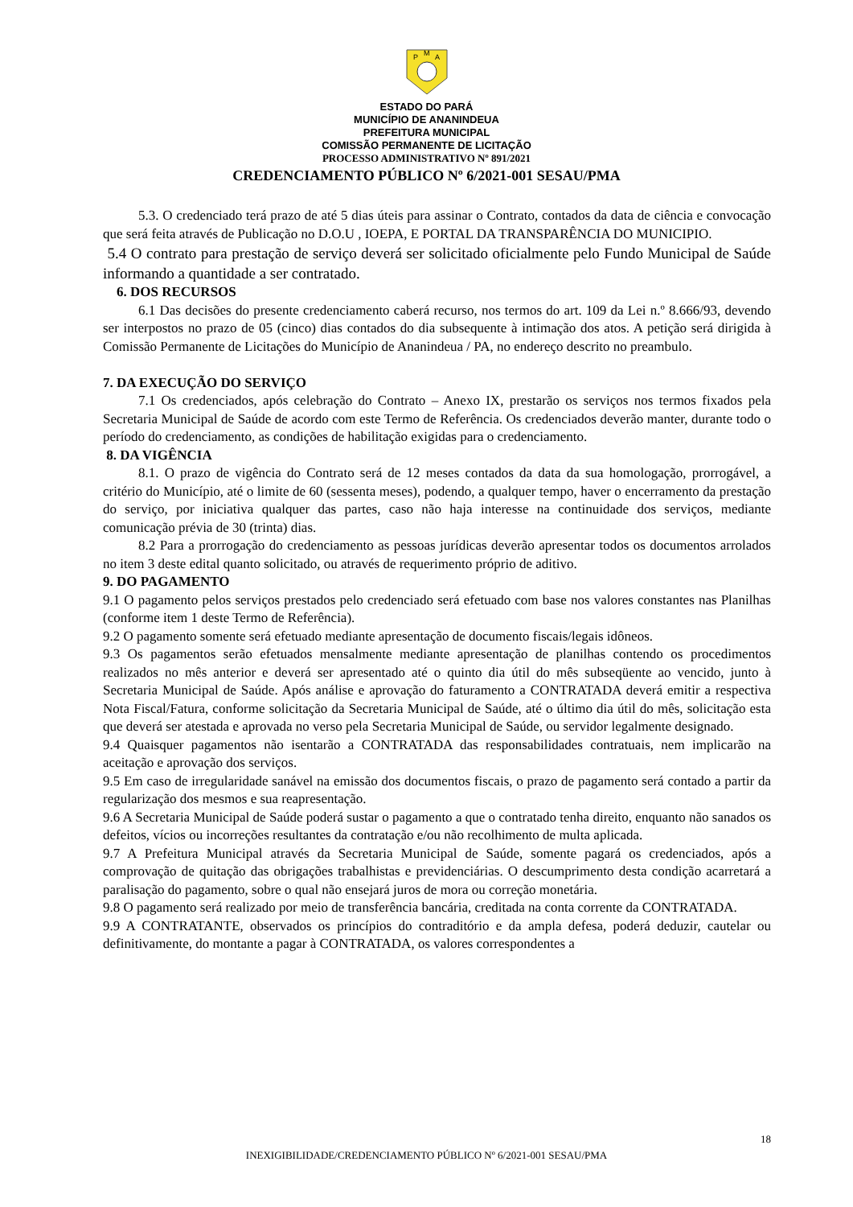P
M
A
ESTADO DO PARÁ
MUNICÍPIO DE ANANINDEUA
PREFEITURA MUNICIPAL
COMISSÃO PERMANENTE DE LICITAÇÃO
PROCESSO ADMINISTRATIVO Nº 891/2021
CREDENCIAMENTO PÚBLICO Nº 6/2021-001 SESAU/PMA
5.3. O credenciado terá prazo de até 5 dias úteis para assinar o Contrato, contados da data de ciência e convocação que será feita através de Publicação no D.O.U , IOEPA, E PORTAL DA TRANSPARÊNCIA DO MUNICIPIO.
5.4 O contrato para prestação de serviço deverá ser solicitado oficialmente pelo Fundo Municipal de Saúde informando a quantidade a ser contratado.
6. DOS RECURSOS
6.1 Das decisões do presente credenciamento caberá recurso, nos termos do art. 109 da Lei n.º 8.666/93, devendo ser interpostos no prazo de 05 (cinco) dias contados do dia subsequente à intimação dos atos. A petição será dirigida à Comissão Permanente de Licitações do Município de Ananindeua / PA, no endereço descrito no preambulo.
7. DA EXECUÇÃO DO SERVIÇO
7.1 Os credenciados, após celebração do Contrato – Anexo IX, prestarão os serviços nos termos fixados pela Secretaria Municipal de Saúde de acordo com este Termo de Referência. Os credenciados deverão manter, durante todo o período do credenciamento, as condições de habilitação exigidas para o credenciamento.
8. DA VIGÊNCIA
8.1. O prazo de vigência do Contrato será de 12 meses contados da data da sua homologação, prorrogável, a critério do Município, até o limite de 60 (sessenta meses), podendo, a qualquer tempo, haver o encerramento da prestação do serviço, por iniciativa qualquer das partes, caso não haja interesse na continuidade dos serviços, mediante comunicação prévia de 30 (trinta) dias.
8.2 Para a prorrogação do credenciamento as pessoas jurídicas deverão apresentar todos os documentos arrolados no item 3 deste edital quanto solicitado, ou através de requerimento próprio de aditivo.
9. DO PAGAMENTO
9.1 O pagamento pelos serviços prestados pelo credenciado será efetuado com base nos valores constantes nas Planilhas (conforme item 1 deste Termo de Referência).
9.2 O pagamento somente será efetuado mediante apresentação de documento fiscais/legais idôneos.
9.3 Os pagamentos serão efetuados mensalmente mediante apresentação de planilhas contendo os procedimentos realizados no mês anterior e deverá ser apresentado até o quinto dia útil do mês subseqüente ao vencido, junto à Secretaria Municipal de Saúde. Após análise e aprovação do faturamento a CONTRATADA deverá emitir a respectiva Nota Fiscal/Fatura, conforme solicitação da Secretaria Municipal de Saúde, até o último dia útil do mês, solicitação esta que deverá ser atestada e aprovada no verso pela Secretaria Municipal de Saúde, ou servidor legalmente designado.
9.4 Quaisquer pagamentos não isentarão a CONTRATADA das responsabilidades contratuais, nem implicarão na aceitação e aprovação dos serviços.
9.5 Em caso de irregularidade sanável na emissão dos documentos fiscais, o prazo de pagamento será contado a partir da regularização dos mesmos e sua reapresentação.
9.6 A Secretaria Municipal de Saúde poderá sustar o pagamento a que o contratado tenha direito, enquanto não sanados os defeitos, vícios ou incorreções resultantes da contratação e/ou não recolhimento de multa aplicada.
9.7 A Prefeitura Municipal através da Secretaria Municipal de Saúde, somente pagará os credenciados, após a comprovação de quitação das obrigações trabalhistas e previdenciárias. O descumprimento desta condição acarretará a paralisação do pagamento, sobre o qual não ensejará juros de mora ou correção monetária.
9.8 O pagamento será realizado por meio de transferência bancária, creditada na conta corrente da CONTRATADA.
9.9 A CONTRATANTE, observados os princípios do contraditório e da ampla defesa, poderá deduzir, cautelar ou definitivamente, do montante a pagar à CONTRATADA, os valores correspondentes a
18
INEXIGIBILIDADE/CREDENCIAMENTO PÚBLICO Nº 6/2021-001 SESAU/PMA